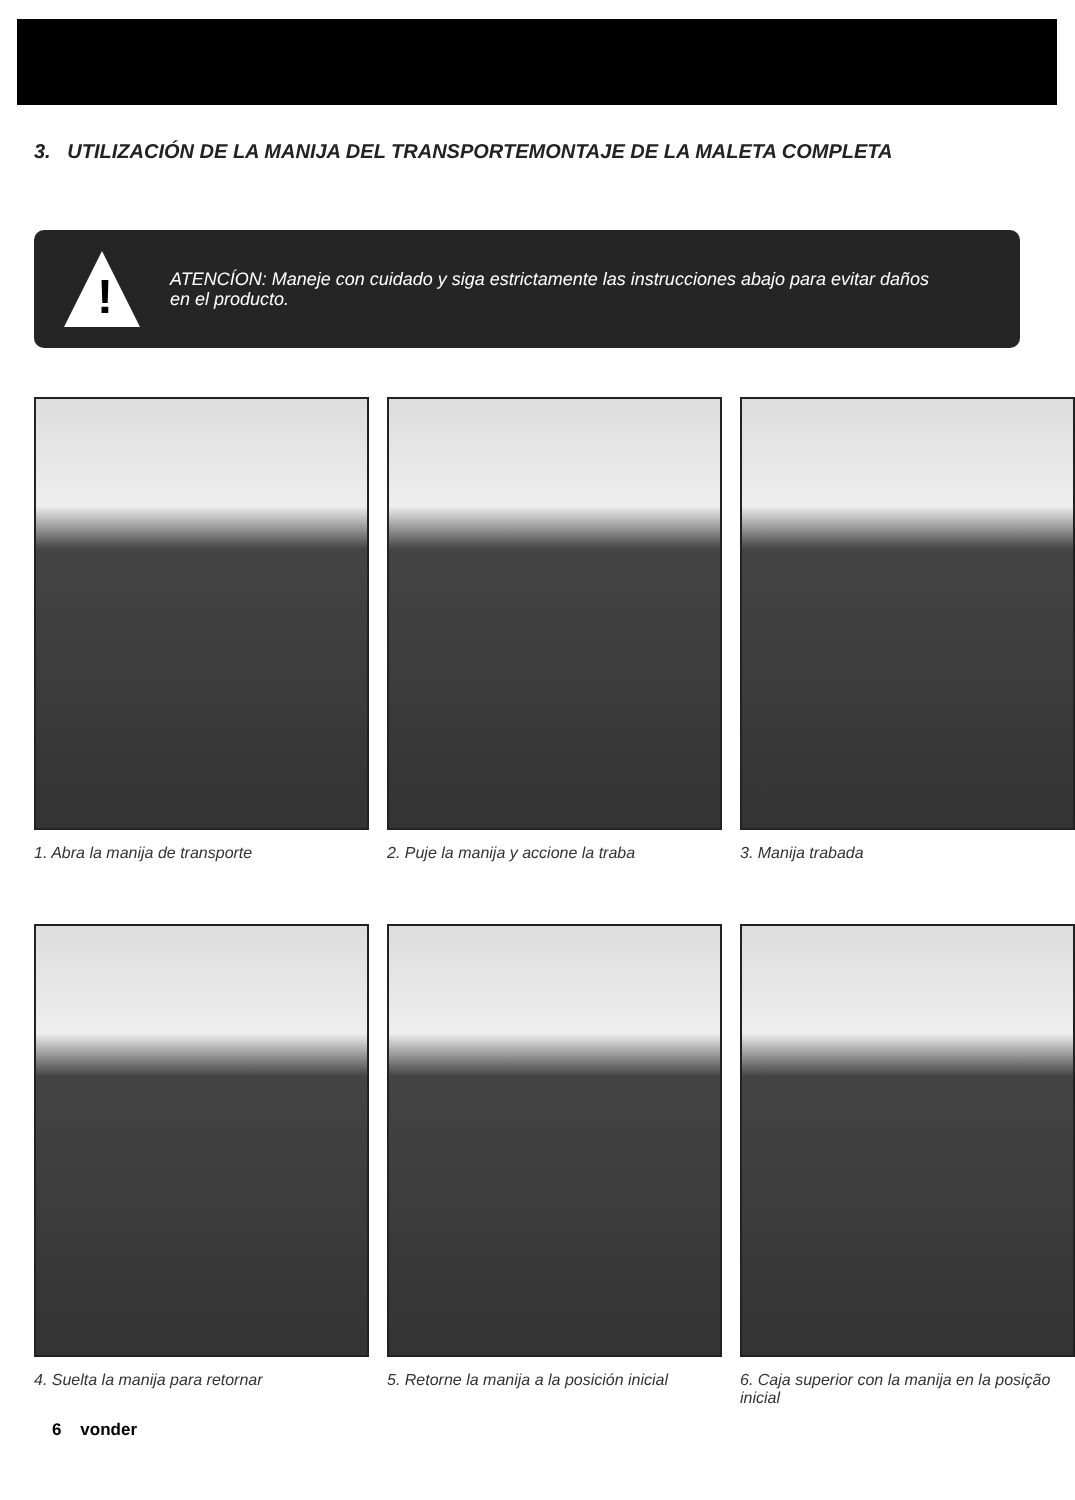3. UTILIZACIÓN DE LA MANIJA DEL TRANSPORTEMONTAJE DE LA MALETA COMPLETA
!
ATENCÍON: Maneje con cuidado y siga estrictamente las instrucciones abajo para evitar daños
en el producto.
1. Abra la manija de transporte
2. Puje la manija y accione la traba
3. Manija trabada
4. Suelta la manija para retornar
5. Retorne la manija a la posición inicial
6. Caja superior con la manija en la posição inicial
6 vonder